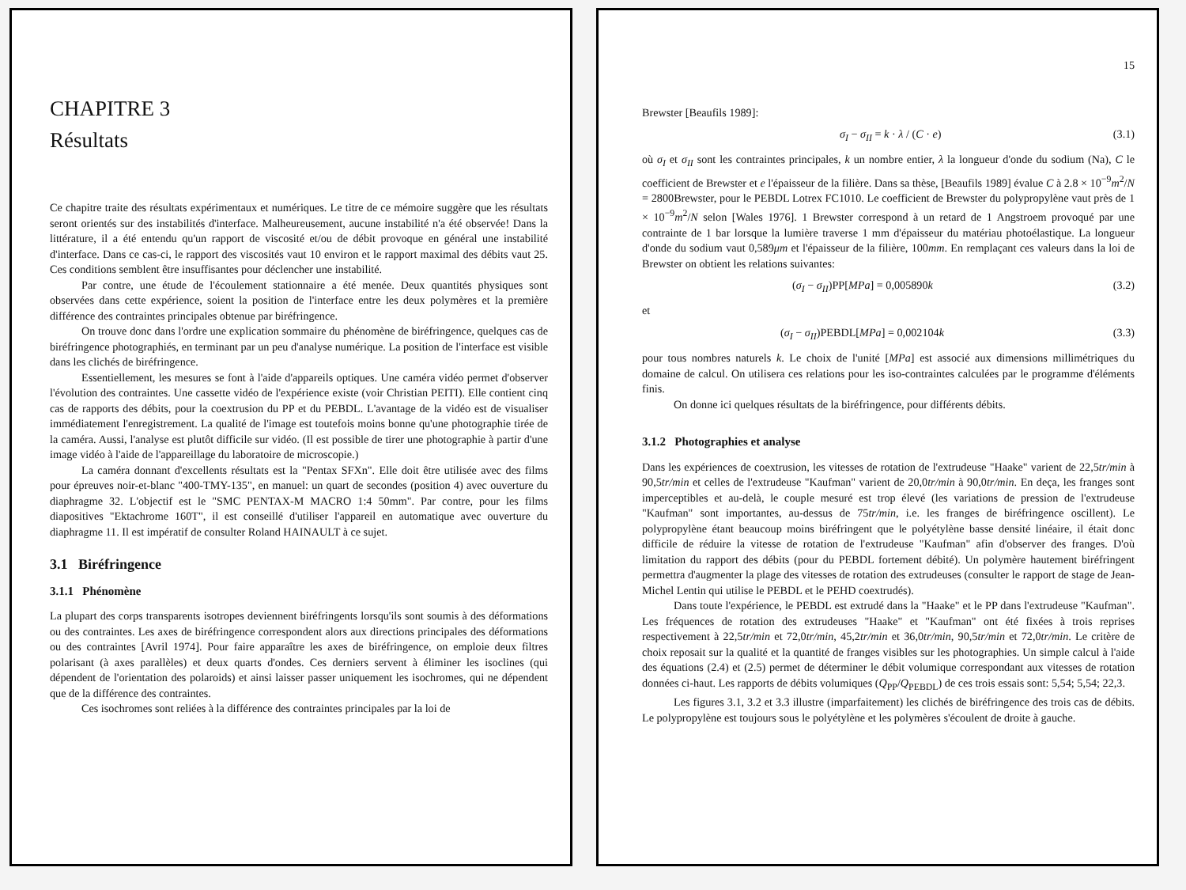CHAPITRE 3
Résultats
Ce chapitre traite des résultats expérimentaux et numériques. Le titre de ce mémoire suggère que les résultats seront orientés sur des instabilités d'interface. Malheureusement, aucune instabilité n'a été observée! Dans la littérature, il a été entendu qu'un rapport de viscosité et/ou de débit provoque en général une instabilité d'interface. Dans ce cas-ci, le rapport des viscosités vaut 10 environ et le rapport maximal des débits vaut 25. Ces conditions semblent être insuffisantes pour déclencher une instabilité.
Par contre, une étude de l'écoulement stationnaire a été menée. Deux quantités physiques sont observées dans cette expérience, soient la position de l'interface entre les deux polymères et la première différence des contraintes principales obtenue par biréfringence.
On trouve donc dans l'ordre une explication sommaire du phénomène de biréfringence, quelques cas de biréfringence photographiés, en terminant par un peu d'analyse numérique. La position de l'interface est visible dans les clichés de biréfringence.
Essentiellement, les mesures se font à l'aide d'appareils optiques. Une caméra vidéo permet d'observer l'évolution des contraintes. Une cassette vidéo de l'expérience existe (voir Christian PEITI). Elle contient cinq cas de rapports des débits, pour la coextrusion du PP et du PEBDL. L'avantage de la vidéo est de visualiser immédiatement l'enregistrement. La qualité de l'image est toutefois moins bonne qu'une photographie tirée de la caméra. Aussi, l'analyse est plutôt difficile sur vidéo. (Il est possible de tirer une photographie à partir d'une image vidéo à l'aide de l'appareillage du laboratoire de microscopie.)
La caméra donnant d'excellents résultats est la "Pentax SFXn". Elle doit être utilisée avec des films pour épreuves noir-et-blanc "400-TMY-135", en manuel: un quart de secondes (position 4) avec ouverture du diaphragme 32. L'objectif est le "SMC PENTAX-M MACRO 1:4 50mm". Par contre, pour les films diapositives "Ektachrome 160T", il est conseillé d'utiliser l'appareil en automatique avec ouverture du diaphragme 11. Il est impératif de consulter Roland HAINAULT à ce sujet.
3.1 Biréfringence
3.1.1 Phénomène
La plupart des corps transparents isotropes deviennent biréfringents lorsqu'ils sont soumis à des déformations ou des contraintes. Les axes de biréfringence correspondent alors aux directions principales des déformations ou des contraintes [Avril 1974]. Pour faire apparaître les axes de biréfringence, on emploie deux filtres polarisant (à axes parallèles) et deux quarts d'ondes. Ces derniers servent à éliminer les isoclines (qui dépendent de l'orientation des polaroids) et ainsi laisser passer uniquement les isochromes, qui ne dépendent que de la différence des contraintes.
Ces isochromes sont reliées à la différence des contraintes principales par la loi de
15
Brewster [Beaufils 1989]:
σ<sub>I</sub> − σ<sub>II</sub> = k · λ / (C · e) (3.1)
où σ<sub>I</sub> et σ<sub>II</sub> sont les contraintes principales, k un nombre entier, λ la longueur d'onde du sodium (Na), C le coefficient de Brewster et e l'épaisseur de la filière. Dans sa thèse, [Beaufils 1989] évalue C à 2.8 × 10<sup>−9</sup>m<sup>2</sup>/N = 2800Brewster, pour le PEBDL Lotrex FC1010. Le coefficient de Brewster du polypropylène vaut près de 1 × 10<sup>−9</sup>m<sup>2</sup>/N selon [Wales 1976]. 1 Brewster correspond à un retard de 1 Angstroem provoqué par une contrainte de 1 bar lorsque la lumière traverse 1 mm d'épaisseur du matériau photoélastique. La longueur d'onde du sodium vaut 0,589μm et l'épaisseur de la filière, 100mm. En remplaçant ces valeurs dans la loi de Brewster on obtient les relations suivantes:
(σ<sub>I</sub> − σ<sub>II</sub>)PP[MPa] = 0,005890k (3.2)
et
(σ<sub>I</sub> − σ<sub>II</sub>)PEBDL[MPa] = 0,002104k (3.3)
pour tous nombres naturels k. Le choix de l'unité [MPa] est associé aux dimensions millimétriques du domaine de calcul. On utilisera ces relations pour les iso-contraintes calculées par le programme d'éléments finis.
On donne ici quelques résultats de la biréfringence, pour différents débits.
3.1.2 Photographies et analyse
Dans les expériences de coextrusion, les vitesses de rotation de l'extrudeuse "Haake" varient de 22,5tr/min à 90,5tr/min et celles de l'extrudeuse "Kaufman" varient de 20,0tr/min à 90,0tr/min. En deça, les franges sont imperceptibles et au-delà, le couple mesuré est trop élevé (les variations de pression de l'extrudeuse "Kaufman" sont importantes, au-dessus de 75tr/min, i.e. les franges de biréfringence oscillent). Le polypropylène étant beaucoup moins biréfringent que le polyétylène basse densité linéaire, il était donc difficile de réduire la vitesse de rotation de l'extrudeuse "Kaufman" afin d'observer des franges. D'où limitation du rapport des débits (pour du PEBDL fortement débité). Un polymère hautement biréfringent permettra d'augmenter la plage des vitesses de rotation des extrudeuses (consulter le rapport de stage de Jean-Michel Lentin qui utilise le PEBDL et le PEHD coextrudés).
Dans toute l'expérience, le PEBDL est extrudé dans la "Haake" et le PP dans l'extrudeuse "Kaufman". Les fréquences de rotation des extrudeuses "Haake" et "Kaufman" ont été fixées à trois reprises respectivement à 22,5tr/min et 72,0tr/min, 45,2tr/min et 36,0tr/min, 90,5tr/min et 72,0tr/min. Le critère de choix reposait sur la qualité et la quantité de franges visibles sur les photographies. Un simple calcul à l'aide des équations (2.4) et (2.5) permet de déterminer le débit volumique correspondant aux vitesses de rotation données ci-haut. Les rapports de débits volumiques (Q<sub>PP</sub>/Q<sub>PEBDL</sub>) de ces trois essais sont: 5,54; 5,54; 22,3.
Les figures 3.1, 3.2 et 3.3 illustre (imparfaitement) les clichés de biréfringence des trois cas de débits. Le polypropylène est toujours sous le polyétylène et les polymères s'écoulent de droite à gauche.